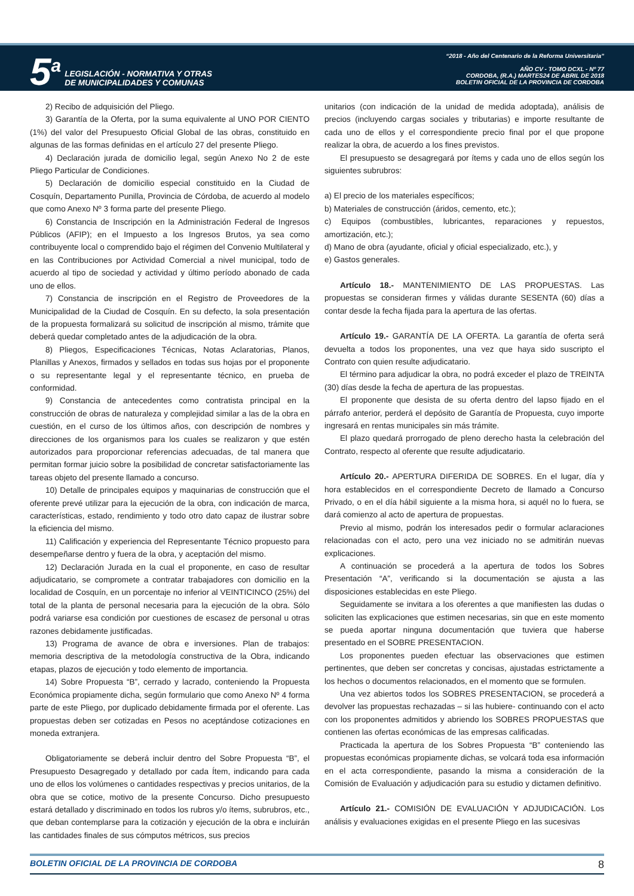5<sup>a</sup>
LEGISLACIÓN - NORMATIVA Y OTRAS
DE MUNICIPALIDADES Y COMUNAS
“2018 - Año del Centenario de la Reforma Universitaria”
AÑO CV - TOMO DCXL - Nº 77
CORDOBA, (R.A.) MARTES24 DE ABRIL DE 2018
BOLETIN OFICIAL DE LA PROVINCIA DE CORDOBA
2) Recibo de adquisición del Pliego.
3) Garantía de la Oferta, por la suma equivalente al UNO POR CIENTO (1%) del valor del Presupuesto Oficial Global de las obras, constituido en algunas de las formas definidas en el artículo 27 del presente Pliego.
4) Declaración jurada de domicilio legal, según Anexo No 2 de este Pliego Particular de Condiciones.
5) Declaración de domicilio especial constituido en la Ciudad de Cosquín, Departamento Punilla, Provincia de Córdoba, de acuerdo al modelo que como Anexo Nº 3 forma parte del presente Pliego.
6) Constancia de Inscripción en la Administración Federal de Ingresos Públicos (AFIP); en el Impuesto a los Ingresos Brutos, ya sea como contribuyente local o comprendido bajo el régimen del Convenio Multilateral y en las Contribuciones por Actividad Comercial a nivel municipal, todo de acuerdo al tipo de sociedad y actividad y último período abonado de cada uno de ellos.
7) Constancia de inscripción en el Registro de Proveedores de la Municipalidad de la Ciudad de Cosquín. En su defecto, la sola presentación de la propuesta formalizará su solicitud de inscripción al mismo, trámite que deberá quedar completado antes de la adjudicación de la obra.
8) Pliegos, Especificaciones Técnicas, Notas Aclaratorias, Planos, Planillas y Anexos, firmados y sellados en todas sus hojas por el proponente o su representante legal y el representante técnico, en prueba de conformidad.
9) Constancia de antecedentes como contratista principal en la construcción de obras de naturaleza y complejidad similar a las de la obra en cuestión, en el curso de los últimos años, con descripción de nombres y direcciones de los organismos para los cuales se realizaron y que estén autorizados para proporcionar referencias adecuadas, de tal manera que permitan formar juicio sobre la posibilidad de concretar satisfactoriamente las tareas objeto del presente llamado a concurso.
10) Detalle de principales equipos y maquinarias de construcción que el oferente prevé utilizar para la ejecución de la obra, con indicación de marca, características, estado, rendimiento y todo otro dato capaz de ilustrar sobre la eficiencia del mismo.
11) Calificación y experiencia del Representante Técnico propuesto para desempeñarse dentro y fuera de la obra, y aceptación del mismo.
12) Declaración Jurada en la cual el proponente, en caso de resultar adjudicatario, se compromete a contratar trabajadores con domicilio en la localidad de Cosquín, en un porcentaje no inferior al VEINTICINCO (25%) del total de la planta de personal necesaria para la ejecución de la obra. Sólo podrá variarse esa condición por cuestiones de escasez de personal u otras razones debidamente justificadas.
13) Programa de avance de obra e inversiones. Plan de trabajos: memoria descriptiva de la metodología constructiva de la Obra, indicando etapas, plazos de ejecución y todo elemento de importancia.
14) Sobre Propuesta “B”, cerrado y lacrado, conteniendo la Propuesta Económica propiamente dicha, según formulario que como Anexo Nº 4 forma parte de este Pliego, por duplicado debidamente firmada por el oferente. Las propuestas deben ser cotizadas en Pesos no aceptándose cotizaciones en moneda extranjera.
Obligatoriamente se deberá incluir dentro del Sobre Propuesta “B”, el Presupuesto Desagregado y detallado por cada Ítem, indicando para cada uno de ellos los volúmenes o cantidades respectivas y precios unitarios, de la obra que se cotice, motivo de la presente Concurso. Dicho presupuesto estará detallado y discriminado en todos los rubros y/o ítems, subrubros, etc., que deban contemplarse para la cotización y ejecución de la obra e incluirán las cantidades finales de sus cómputos métricos, sus precios
unitarios (con indicación de la unidad de medida adoptada), análisis de precios (incluyendo cargas sociales y tributarias) e importe resultante de cada uno de ellos y el correspondiente precio final por el que propone realizar la obra, de acuerdo a los fines previstos.
El presupuesto se desagregará por ítems y cada uno de ellos según los siguientes subrubros:
a) El precio de los materiales específicos;
b) Materiales de construcción (áridos, cemento, etc.);
c) Equipos (combustibles, lubricantes, reparaciones y repuestos, amortización, etc.);
d) Mano de obra (ayudante, oficial y oficial especializado, etc.), y
e) Gastos generales.
Artículo 18.- MANTENIMIENTO DE LAS PROPUESTAS. Las propuestas se consideran firmes y válidas durante SESENTA (60) días a contar desde la fecha fijada para la apertura de las ofertas.
Artículo 19.- GARANTÍA DE LA OFERTA. La garantía de oferta será devuelta a todos los proponentes, una vez que haya sido suscripto el Contrato con quien resulte adjudicatario.
El término para adjudicar la obra, no podrá exceder el plazo de TREINTA (30) días desde la fecha de apertura de las propuestas.
El proponente que desista de su oferta dentro del lapso fijado en el párrafo anterior, perderá el depósito de Garantía de Propuesta, cuyo importe ingresará en rentas municipales sin más trámite.
El plazo quedará prorrogado de pleno derecho hasta la celebración del Contrato, respecto al oferente que resulte adjudicatario.
Artículo 20.- APERTURA DIFERIDA DE SOBRES. En el lugar, día y hora establecidos en el correspondiente Decreto de llamado a Concurso Privado, o en el día hábil siguiente a la misma hora, si aquél no lo fuera, se dará comienzo al acto de apertura de propuestas.
Previo al mismo, podrán los interesados pedir o formular aclaraciones relacionadas con el acto, pero una vez iniciado no se admitirán nuevas explicaciones.
A continuación se procederá a la apertura de todos los Sobres Presentación “A”, verificando si la documentación se ajusta a las disposiciones establecidas en este Pliego.
Seguidamente se invitara a los oferentes a que manifiesten las dudas o soliciten las explicaciones que estimen necesarias, sin que en este momento se pueda aportar ninguna documentación que tuviera que haberse presentado en el SOBRE PRESENTACION.
Los proponentes pueden efectuar las observaciones que estimen pertinentes, que deben ser concretas y concisas, ajustadas estrictamente a los hechos o documentos relacionados, en el momento que se formulen.
Una vez abiertos todos los SOBRES PRESENTACION, se procederá a devolver las propuestas rechazadas – si las hubiere- continuando con el acto con los proponentes admitidos y abriendo los SOBRES PROPUESTAS que contienen las ofertas económicas de las empresas calificadas.
Practicada la apertura de los Sobres Propuesta “B” conteniendo las propuestas económicas propiamente dichas, se volcará toda esa información en el acta correspondiente, pasando la misma a consideración de la Comisión de Evaluación y adjudicación para su estudio y dictamen definitivo.
Artículo 21.- COMISIÓN DE EVALUACIÓN Y ADJUDICACIÓN. Los análisis y evaluaciones exigidas en el presente Pliego en las sucesivas
BOLETIN OFICIAL DE LA PROVINCIA DE CORDOBA 8